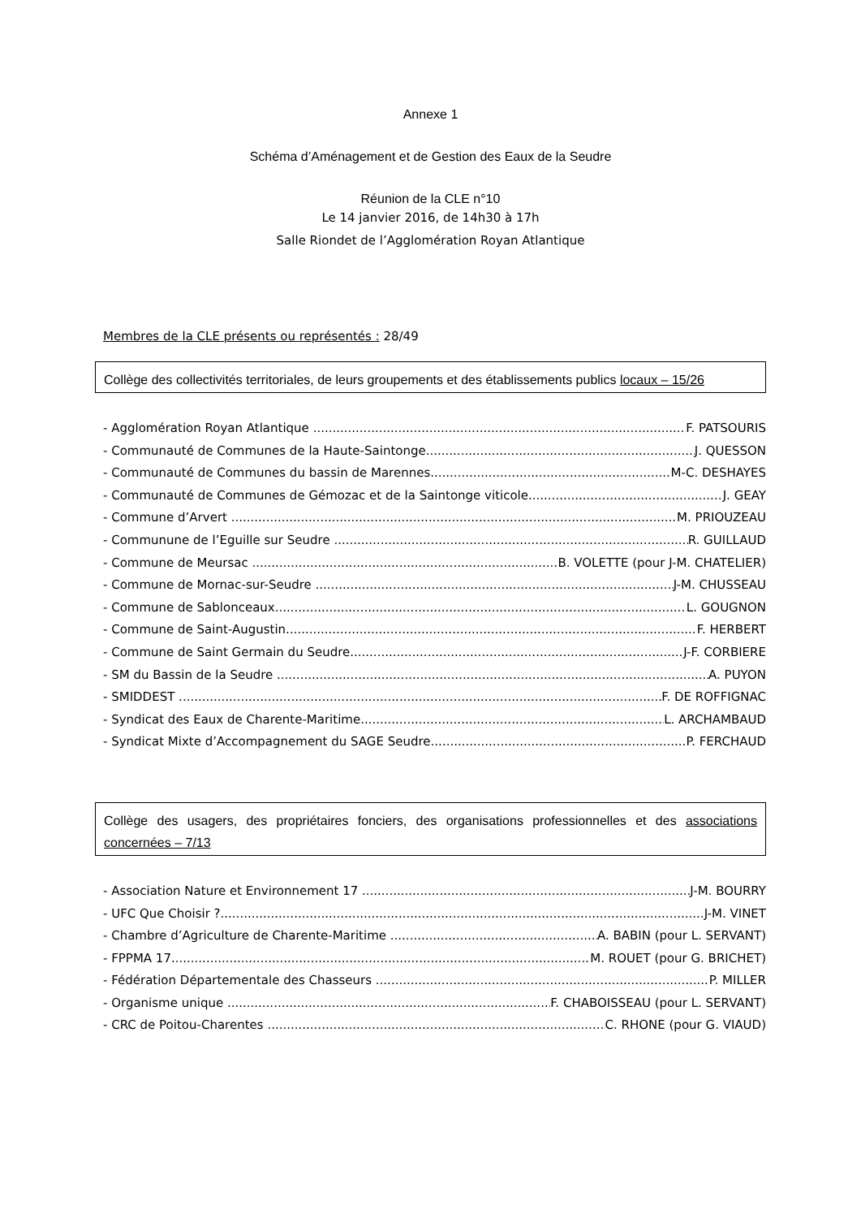Annexe 1
Schéma d’Aménagement et de Gestion des Eaux de la Seudre
Réunion de la CLE n°10
Le 14 janvier 2016, de 14h30 à 17h
Salle Riondet de l’Agglomération Royan Atlantique
Membres de la CLE présents ou représentés : 28/49
Collège des collectivités territoriales, de leurs groupements et des établissements publics locaux – 15/26
- Agglomération Royan Atlantique F. PATSOURIS
- Communauté de Communes de la Haute-Saintonge J. QUESSON
- Communauté de Communes du bassin de Marennes M-C. DESHAYES
- Communauté de Communes de Gémozac et de la Saintonge viticole J. GEAY
- Commune d’Arvert M. PRIOUZEAU
- Communune de l’Eguille sur Seudre R. GUILLAUD
- Commune de Meursac B. VOLETTE (pour J-M. CHATELIER)
- Commune de Mornac-sur-Seudre J-M. CHUSSEAU
- Commune de Sablonceaux L. GOUGNON
- Commune de Saint-Augustin F. HERBERT
- Commune de Saint Germain du Seudre J-F. CORBIERE
- SM du Bassin de la Seudre A. PUYON
- SMIDDEST F. DE ROFFIGNAC
- Syndicat des Eaux de Charente-Maritime L. ARCHAMBAUD
- Syndicat Mixte d’Accompagnement du SAGE Seudre P. FERCHAUD
Collège des usagers, des propriétaires fonciers, des organisations professionnelles et des associations concernées – 7/13
- Association Nature et Environnement 17 J-M. BOURRY
- UFC Que Choisir ? J-M. VINET
- Chambre d’Agriculture de Charente-Maritime A. BABIN (pour L. SERVANT)
- FPPMA 17 M. ROUET (pour G. BRICHET)
- Fédération Départementale des Chasseurs P. MILLER
- Organisme unique F. CHABOISSEAU (pour L. SERVANT)
- CRC de Poitou-Charentes C. RHONE (pour G. VIAUD)